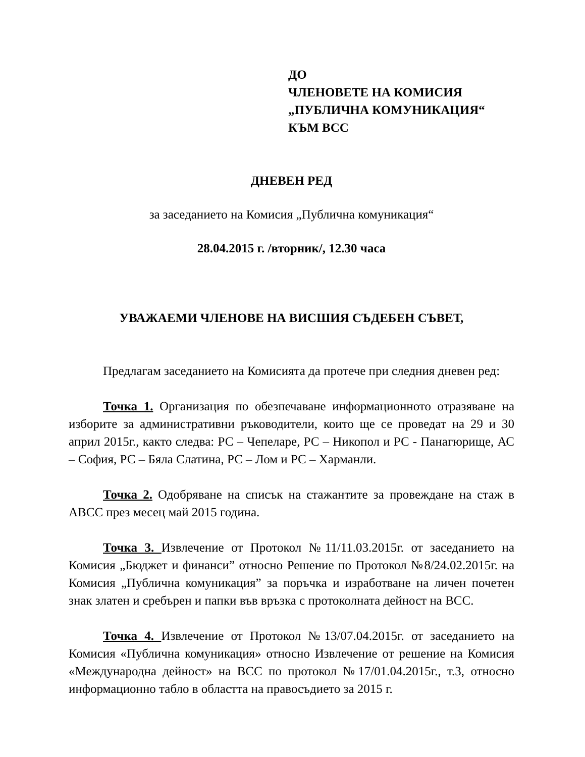ДО
ЧЛЕНОВЕТЕ НА КОМИСИЯ
„ПУБЛИЧНА КОМУНИКАЦИЯ“
КЪМ ВСС
ДНЕВЕН РЕД
за заседанието на Комисия „Публична комуникация“
28.04.2015 г. /вторник/, 12.30 часа
УВАЖАЕМИ ЧЛЕНОВЕ НА ВИСШИЯ СЪДЕБЕН СЪВЕТ,
Предлагам заседанието на Комисията да протече при следния дневен ред:
Точка 1. Организация по обезпечаване информационното отразяване на изборите за административни ръководители, които ще се проведат на 29 и 30 април 2015г., както следва: РС – Чепеларе, РС – Никопол и РС - Панагюрище, АС – София, РС – Бяла Слатина, РС – Лом и РС – Харманли.
Точка 2. Одобряване на списък на стажантите за провеждане на стаж в АВСС през месец май 2015 година.
Точка 3. Извлечение от Протокол №11/11.03.2015г. от заседанието на Комисия „Бюджет и финанси” относно Решение по Протокол №8/24.02.2015г. на Комисия „Публична комуникация” за поръчка и изработване на личен почетен знак златен и сребърен и папки във връзка с протоколната дейност на ВСС.
Точка 4. Извлечение от Протокол №13/07.04.2015г. от заседанието на Комисия «Публична комуникация» относно Извлечение от решение на Комисия «Международна дейност» на ВСС по протокол №17/01.04.2015г., т.3, относно информационно табло в областта на правосъдието за 2015 г.